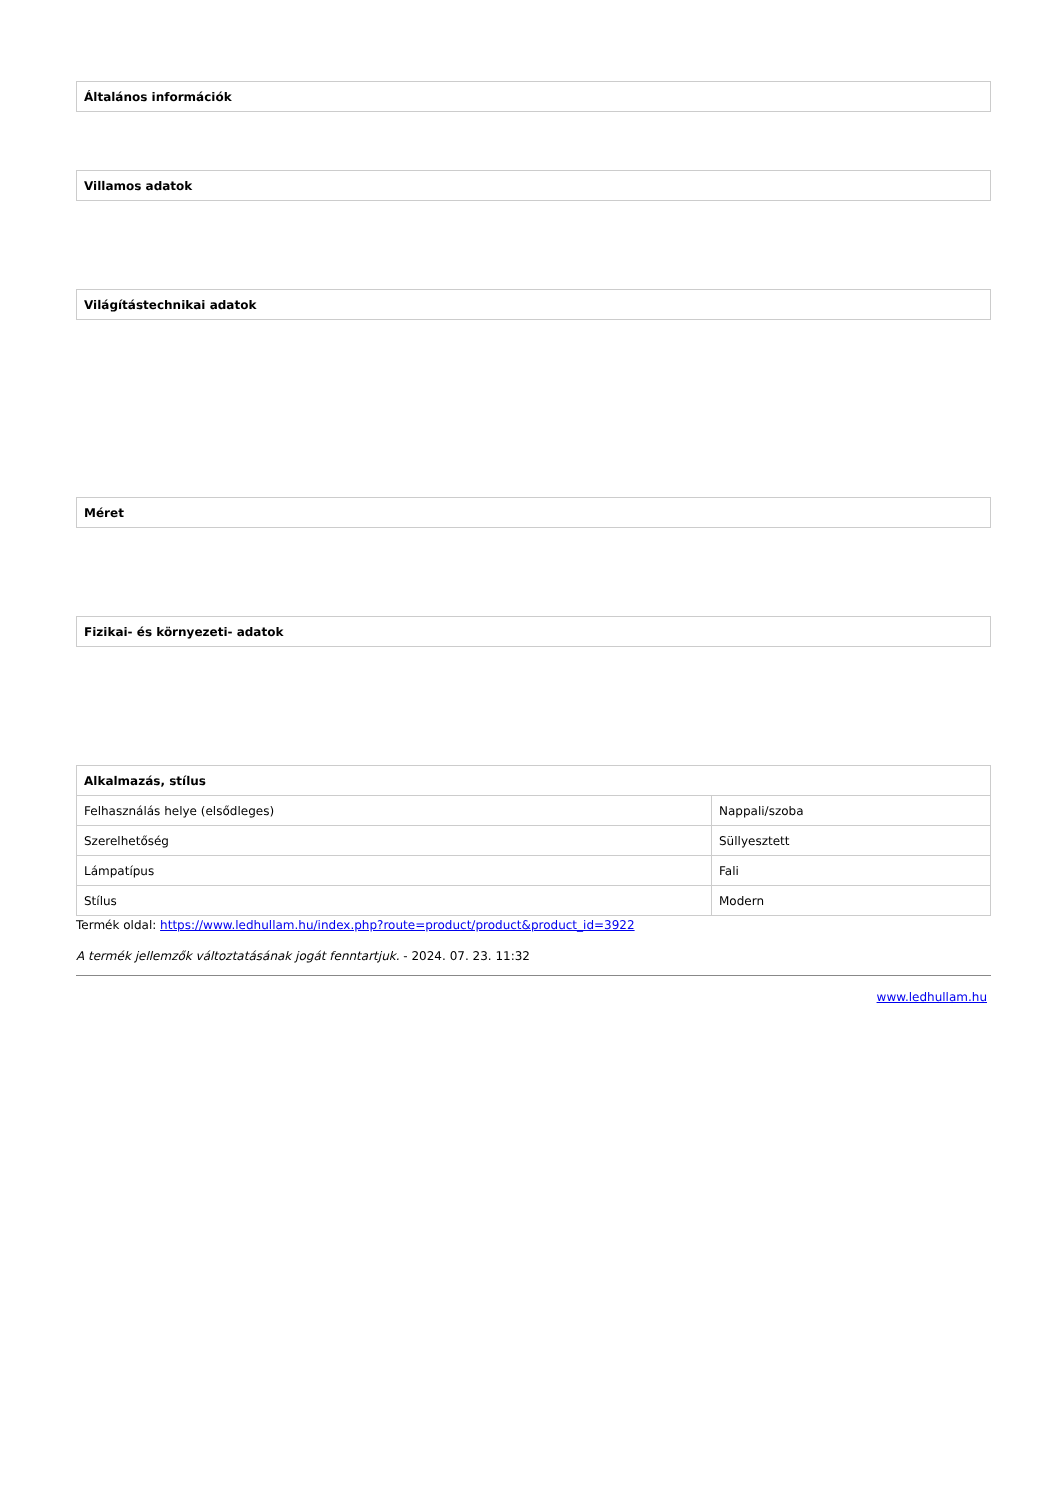| Általános információk |
| --- |
| Villamos adatok |
| --- |
| Világítástechnikai adatok |
| --- |
| Méret |
| --- |
| Fizikai- és környezeti- adatok |
| --- |
| Alkalmazás, stílus | |
| --- | --- |
| Felhasználás helye (elsődleges) | Nappali/szoba |
| Szerelhetőség | Süllyesztett |
| Lámpatípus | Fali |
| Stílus | Modern |
Termék oldal: https://www.ledhullam.hu/index.php?route=product/product&product_id=3922
A termék jellemzők változtatásának jogát fenntartjuk. - 2024. 07. 23. 11:32
www.ledhullam.hu